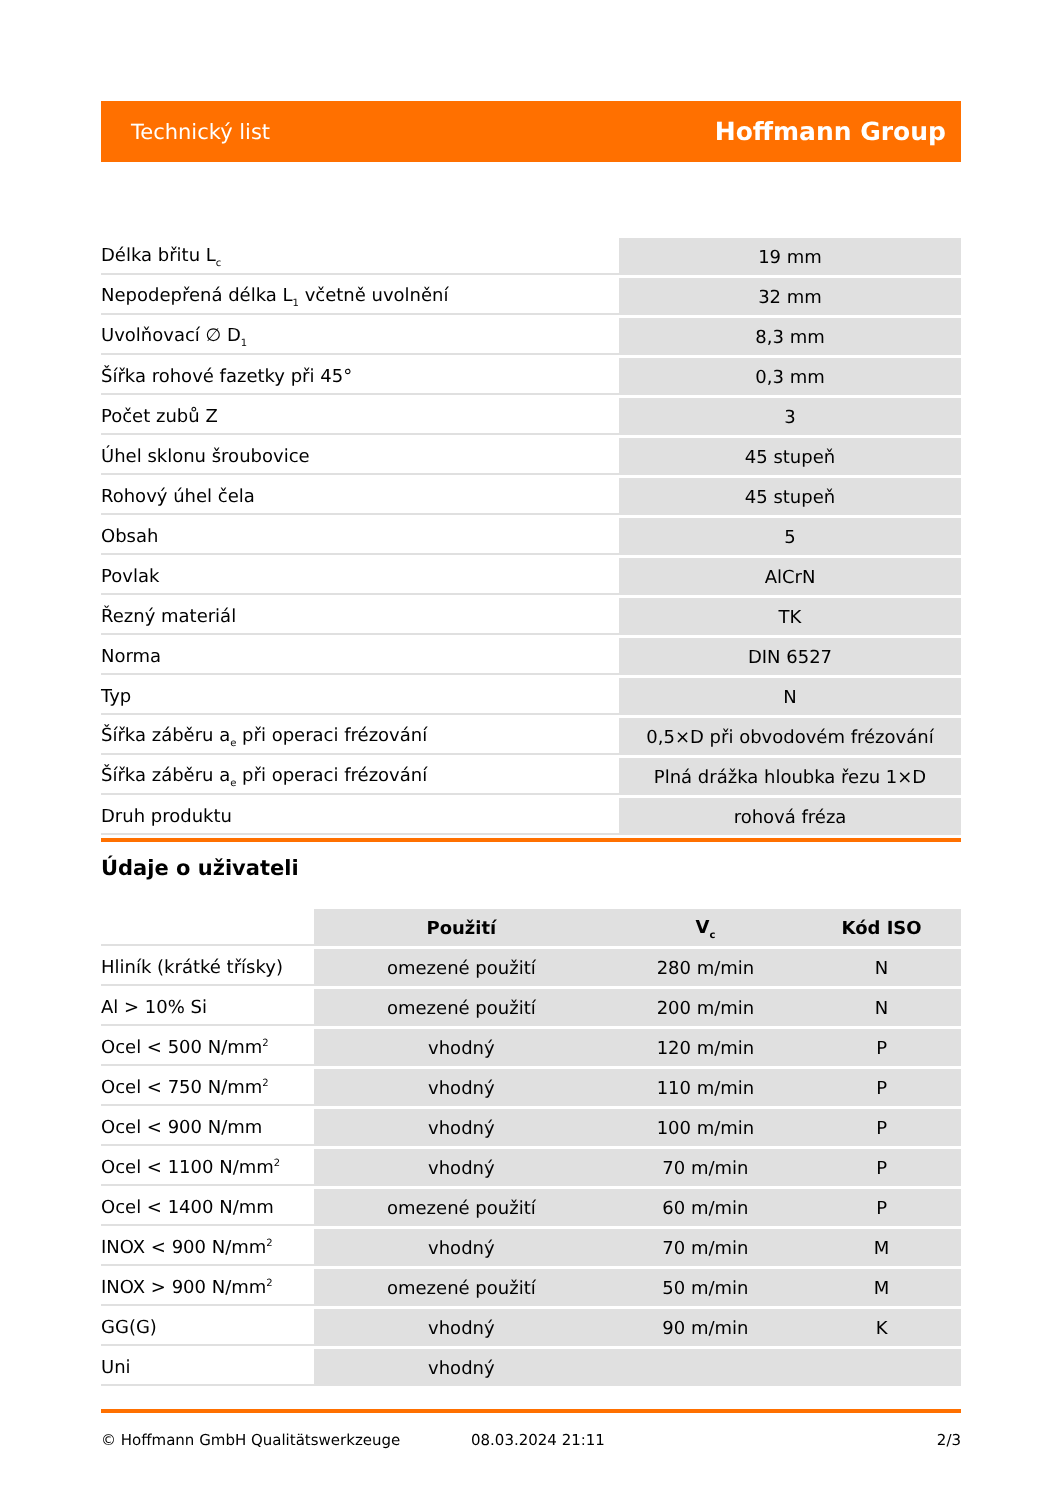Technický list Hoffmann Group
| Délka břitu L<sub>c</sub> | 19 mm |
| Nepodepřená délka L<sub>1</sub> včetně uvolnění | 32 mm |
| Uvolňovací ∅ D<sub>1</sub> | 8,3 mm |
| Šířka rohové fazetky při 45° | 0,3 mm |
| Počet zubů Z | 3 |
| Úhel sklonu šroubovice | 45 stupeň |
| Rohový úhel čela | 45 stupeň |
| Obsah | 5 |
| Povlak | AlCrN |
| Řezný materiál | TK |
| Norma | DIN 6527 |
| Typ | N |
| Šířka záběru a<sub>e</sub> při operaci frézování | 0,5×D při obvodovém frézování |
| Šířka záběru a<sub>e</sub> při operaci frézování | Plná drážka hloubka řezu 1×D |
| Druh produktu | rohová fréza |
Údaje o uživateli
| | Použití | V<sub>c</sub> | Kód ISO |
| --- | --- | --- | --- |
| Hliník (krátké třísky) | omezené použití | 280 m/min | N |
| Al > 10% Si | omezené použití | 200 m/min | N |
| Ocel < 500 N/mm<sup>2</sup> | vhodný | 120 m/min | P |
| Ocel < 750 N/mm<sup>2</sup> | vhodný | 110 m/min | P |
| Ocel < 900 N/mm | vhodný | 100 m/min | P |
| Ocel < 1100 N/mm<sup>2</sup> | vhodný | 70 m/min | P |
| Ocel < 1400 N/mm | omezené použití | 60 m/min | P |
| INOX < 900 N/mm<sup>2</sup> | vhodný | 70 m/min | M |
| INOX > 900 N/mm<sup>2</sup> | omezené použití | 50 m/min | M |
| GG(G) | vhodný | 90 m/min | K |
| Uni | vhodný | | |
© Hoffmann GmbH Qualitätswerkzeuge 08.03.2024 21:11 2/3